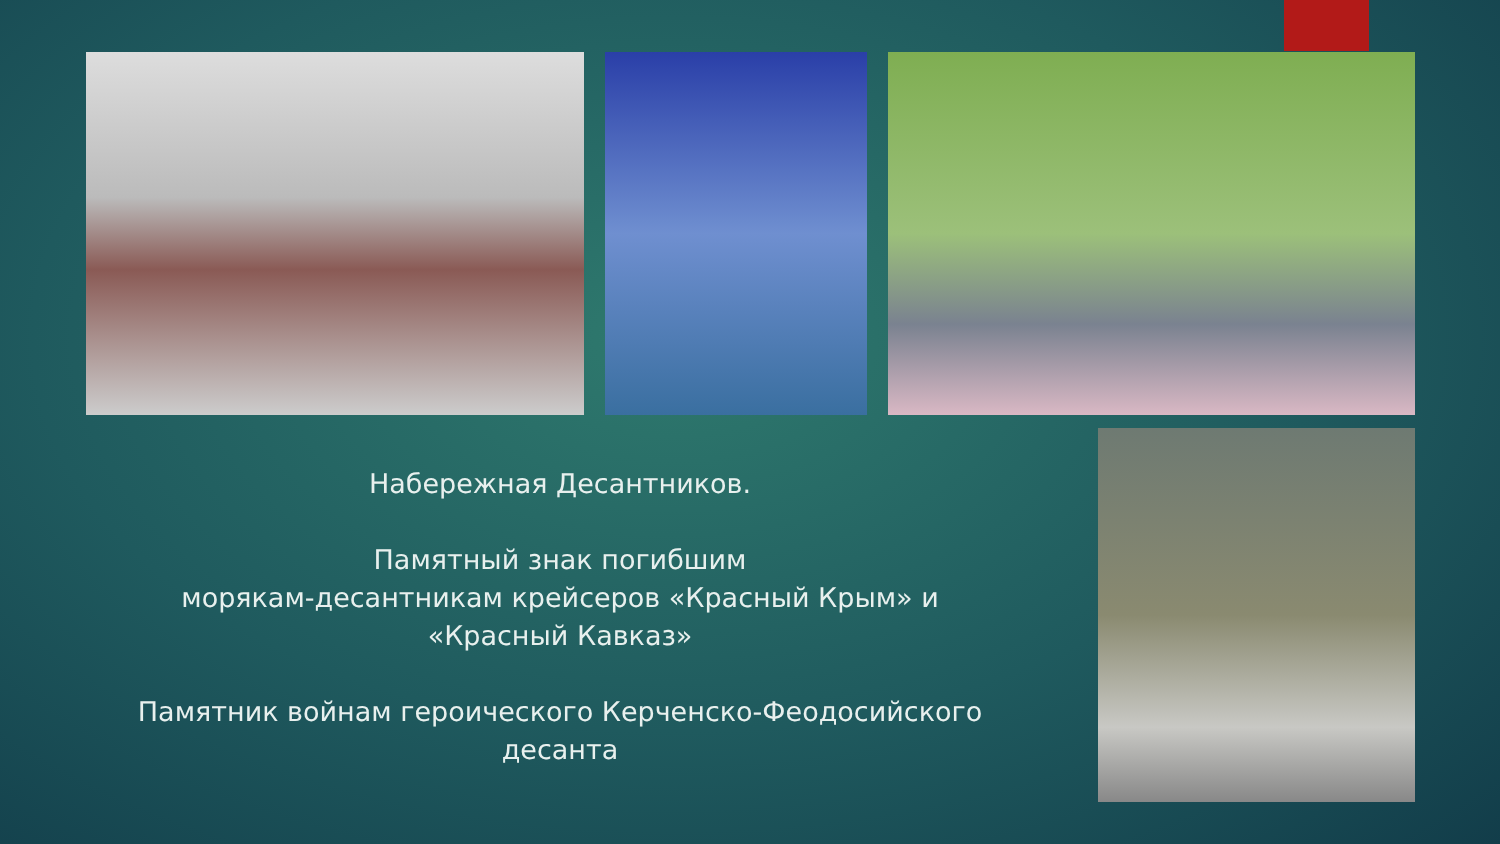Набережная Десантников.
Памятный знак погибшим
морякам-десантникам крейсеров «Красный Крым» и «Красный Кавказ»
Памятник войнам героического Керченско-Феодосийского десанта